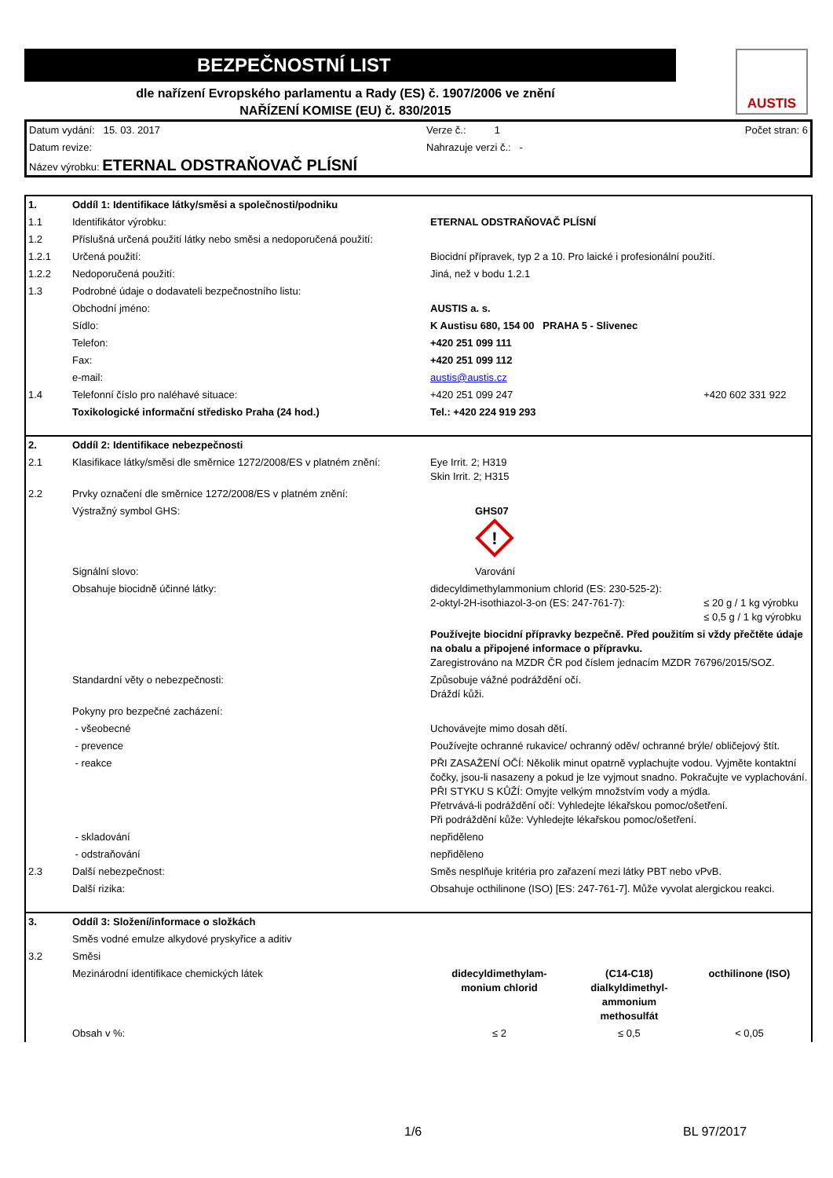BEZPEČNOSTNÍ LIST
dle nařízení Evropského parlamentu a Rady (ES) č. 1907/2006 ve znění
NAŘÍZENÍ KOMISE (EU) č. 830/2015
AUSTIS
| Datum vydání: 15. 03. 2017 | Verze č.: 1 | Počet stran: 6 |
| Datum revize: | Nahrazuje verzi č.: - | |
| Název výrobku: ETERNAL ODSTRAŇOVAČ PLÍSNÍ | | |
| 1. | Oddíl 1: Identifikace látky/směsi a společnosti/podniku | | |
| 1.1 | Identifikátor výrobku: | ETERNAL ODSTRAŇOVAČ PLÍSNÍ | |
| 1.2 | Příslušná určená použití látky nebo směsi a nedoporučená použití: | | |
| 1.2.1 | Určená použití: | Biocidní přípravek, typ 2 a 10. Pro laické i profesionální použití. | |
| 1.2.2 | Nedoporučená použití: | Jiná, než v bodu 1.2.1 | |
| 1.3 | Podrobné údaje o dodavateli bezpečnostního listu: | | |
| | Obchodní jméno: | AUSTIS a. s. | |
| | Sídlo: | K Austisu 680, 154 00 PRAHA 5 - Slivenec | |
| | Telefon: | +420 251 099 111 | |
| | Fax: | +420 251 099 112 | |
| | e-mail: | austis@austis.cz | |
| 1.4 | Telefonní číslo pro naléhavé situace: | +420 251 099 247 | +420 602 331 922 |
| | Toxikologické informační středisko Praha (24 hod.) | Tel.: +420 224 919 293 | |
| 2. | Oddíl 2: Identifikace nebezpečnosti | | |
| 2.1 | Klasifikace látky/směsi dle směrnice 1272/2008/ES v platném znění: | Eye Irrit. 2; H319 Skin Irrit. 2; H315 | |
| 2.2 | Prvky označení dle směrnice 1272/2008/ES v platném znění: | | |
| | Výstražný symbol GHS: | GHS07 ! | |
| | Signální slovo: | Varování | |
| | Obsahuje biocidně účinné látky: | didecyldimethylammonium chlorid (ES: 230-525-2): 2-oktyl-2H-isothiazol-3-on (ES: 247-761-7): | ≤ 20 g / 1 kg výrobku ≤ 0,5 g / 1 kg výrobku |
| | | Používejte biocidní přípravky bezpečně. Před použitím si vždy přečtěte údaje na obalu a připojené informace o přípravku. Zaregistrováno na MZDR ČR pod číslem jednacím MZDR 76796/2015/SOZ. | |
| | Standardní věty o nebezpečnosti: | Způsobuje vážné podráždění očí. Dráždí kůži. | |
| | Pokyny pro bezpečné zacházení: | | |
| | - všeobecné | Uchovávejte mimo dosah dětí. | |
| | - prevence | Používejte ochranné rukavice/ ochranný oděv/ ochranné brýle/ obličejový štít. | |
| | - reakce | PŘI ZASAŽENÍ OČÍ: Několik minut opatrně vyplachujte vodou. Vyjměte kontaktní čočky, jsou-li nasazeny a pokud je lze vyjmout snadno. Pokračujte ve vyplachování. PŘI STYKU S KŮŽÍ: Omyjte velkým množstvím vody a mýdla. Přetrvává-li podráždění očí: Vyhledejte lékařskou pomoc/ošetření. Při podráždění kůže: Vyhledejte lékařskou pomoc/ošetření. | |
| | - skladování | nepřiděleno | |
| | - odstraňování | nepřiděleno | |
| 2.3 | Další nebezpečnost: | Směs nesplňuje kritéria pro zařazení mezi látky PBT nebo vPvB. | |
| | Další rizika: | Obsahuje octhilinone (ISO) [ES: 247-761-7]. Může vyvolat alergickou reakci. | |
| 3. | Oddíl 3: Složení/informace o složkách | | | |
| | Směs vodné emulze alkydové pryskyřice a aditiv | | | |
| 3.2 | Směsi | | | |
| | Mezinárodní identifikace chemických látek | didecyldimethylam- monium chlorid | (C14-C18) dialkyldimethyl- ammonium methosulfát | octhilinone (ISO) |
| | Obsah v %: | ≤ 2 | ≤ 0,5 | < 0,05 |
1/6 BL 97/2017